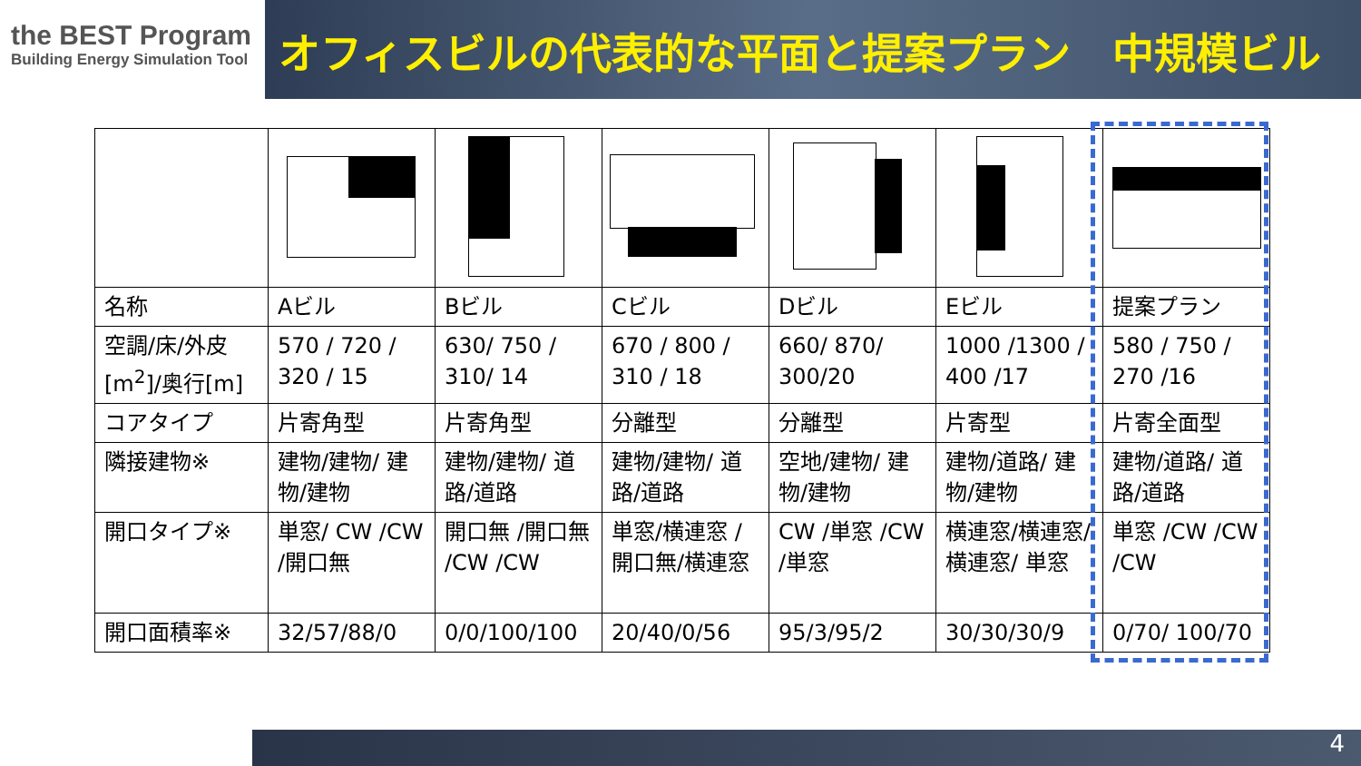the BEST Program
Building Energy Simulation Tool
オフィスビルの代表的な平面と提案プラン　中規模ビル
| 名称 | Aビル | Bビル | Cビル | Dビル | Eビル | 提案プラン |
| 空調/床/外皮 [m<sup>2</sup>]/奥行[m] | 570 / 720 / 320 / 15 | 630/ 750 / 310/ 14 | 670 / 800 / 310 / 18 | 660/ 870/ 300/20 | 1000 /1300 / 400 /17 | 580 / 750 / 270 /16 |
| コアタイプ | 片寄角型 | 片寄角型 | 分離型 | 分離型 | 片寄型 | 片寄全面型 |
| 隣接建物※ | 建物/建物/ 建物/建物 | 建物/建物/ 道路/道路 | 建物/建物/ 道路/道路 | 空地/建物/ 建物/建物 | 建物/道路/ 建物/建物 | 建物/道路/ 道路/道路 |
| 開口タイプ※ | 単窓/ CW /CW /開口無 | 開口無 /開口無 /CW /CW | 単窓/横連窓 /開口無/横連窓 | CW /単窓 /CW /単窓 | 横連窓/横連窓/横連窓/ 単窓 | 単窓 /CW /CW /CW |
| 開口面積率※ | 32/57/88/0 | 0/0/100/100 | 20/40/0/56 | 95/3/95/2 | 30/30/30/9 | 0/70/ 100/70 |
4